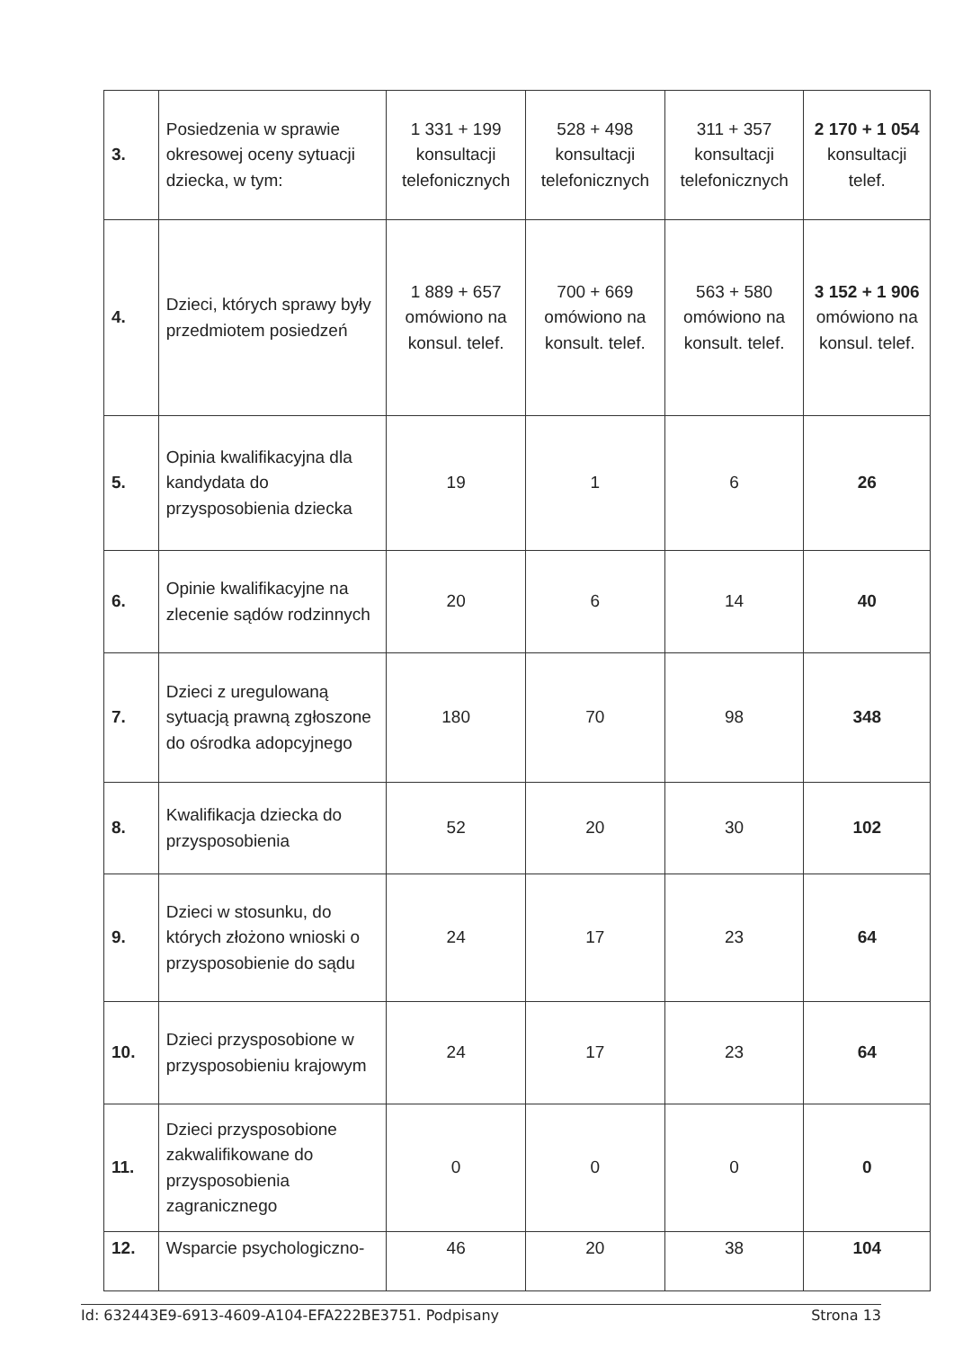| 3. | Posiedzenia w sprawie okresowej oceny sytuacji dziecka, w tym: | 1 331 + 199 konsultacji telefonicznych | 528 + 498 konsultacji telefonicznych | 311 + 357 konsultacji telefonicznych | 2 170 + 1 054 konsultacji telef. |
| 4. | Dzieci, których sprawy były przedmiotem posiedzeń | 1 889 + 657 omówiono na konsul. telef. | 700 + 669 omówiono na konsult. telef. | 563 + 580 omówiono na konsult. telef. | 3 152 + 1 906 omówiono na konsul. telef. |
| 5. | Opinia kwalifikacyjna dla kandydata do przysposobienia dziecka | 19 | 1 | 6 | 26 |
| 6. | Opinie kwalifikacyjne na zlecenie sądów rodzinnych | 20 | 6 | 14 | 40 |
| 7. | Dzieci z uregulowaną sytuacją prawną zgłoszone do ośrodka adopcyjnego | 180 | 70 | 98 | 348 |
| 8. | Kwalifikacja dziecka do przysposobienia | 52 | 20 | 30 | 102 |
| 9. | Dzieci w stosunku, do których złożono wnioski o przysposobienie do sądu | 24 | 17 | 23 | 64 |
| 10. | Dzieci przysposobione w przysposobieniu krajowym | 24 | 17 | 23 | 64 |
| 11. | Dzieci przysposobione zakwalifikowane do przysposobienia zagranicznego | 0 | 0 | 0 | 0 |
| 12. | Wsparcie psychologiczno- | 46 | 20 | 38 | 104 |
Id: 632443E9-6913-4609-A104-EFA222BE3751. Podpisany Strona 13